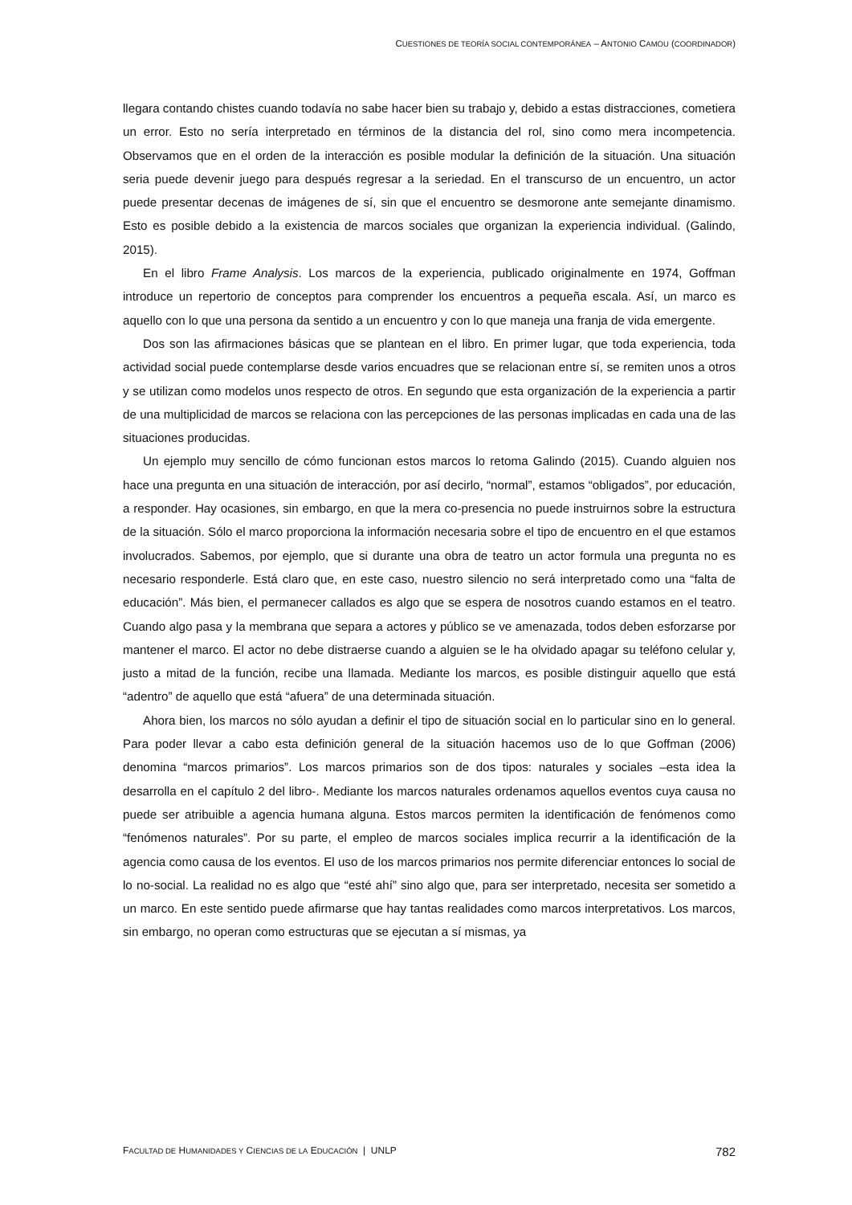CUESTIONES DE TEORÍA SOCIAL CONTEMPORÁNEA – ANTONIO CAMOU (COORDINADOR)
llegara contando chistes cuando todavía no sabe hacer bien su trabajo y, debido a estas distracciones, cometiera un error. Esto no sería interpretado en términos de la distancia del rol, sino como mera incompetencia. Observamos que en el orden de la interacción es posible modular la definición de la situación. Una situación seria puede devenir juego para después regresar a la seriedad. En el transcurso de un encuentro, un actor puede presentar decenas de imágenes de sí, sin que el encuentro se desmorone ante semejante dinamismo. Esto es posible debido a la existencia de marcos sociales que organizan la experiencia individual. (Galindo, 2015).
En el libro Frame Analysis. Los marcos de la experiencia, publicado originalmente en 1974, Goffman introduce un repertorio de conceptos para comprender los encuentros a pequeña escala. Así, un marco es aquello con lo que una persona da sentido a un encuentro y con lo que maneja una franja de vida emergente.
Dos son las afirmaciones básicas que se plantean en el libro. En primer lugar, que toda experiencia, toda actividad social puede contemplarse desde varios encuadres que se relacionan entre sí, se remiten unos a otros y se utilizan como modelos unos respecto de otros. En segundo que esta organización de la experiencia a partir de una multiplicidad de marcos se relaciona con las percepciones de las personas implicadas en cada una de las situaciones producidas.
Un ejemplo muy sencillo de cómo funcionan estos marcos lo retoma Galindo (2015). Cuando alguien nos hace una pregunta en una situación de interacción, por así decirlo, “normal”, estamos “obligados”, por educación, a responder. Hay ocasiones, sin embargo, en que la mera co-presencia no puede instruirnos sobre la estructura de la situación. Sólo el marco proporciona la información necesaria sobre el tipo de encuentro en el que estamos involucrados. Sabemos, por ejemplo, que si durante una obra de teatro un actor formula una pregunta no es necesario responderle. Está claro que, en este caso, nuestro silencio no será interpretado como una “falta de educación”. Más bien, el permanecer callados es algo que se espera de nosotros cuando estamos en el teatro. Cuando algo pasa y la membrana que separa a actores y público se ve amenazada, todos deben esforzarse por mantener el marco. El actor no debe distraerse cuando a alguien se le ha olvidado apagar su teléfono celular y, justo a mitad de la función, recibe una llamada. Mediante los marcos, es posible distinguir aquello que está “adentro” de aquello que está “afuera” de una determinada situación.
Ahora bien, los marcos no sólo ayudan a definir el tipo de situación social en lo particular sino en lo general. Para poder llevar a cabo esta definición general de la situación hacemos uso de lo que Goffman (2006) denomina “marcos primarios”. Los marcos primarios son de dos tipos: naturales y sociales –esta idea la desarrolla en el capítulo 2 del libro-. Mediante los marcos naturales ordenamos aquellos eventos cuya causa no puede ser atribuible a agencia humana alguna. Estos marcos permiten la identificación de fenómenos como “fenómenos naturales”. Por su parte, el empleo de marcos sociales implica recurrir a la identificación de la agencia como causa de los eventos. El uso de los marcos primarios nos permite diferenciar entonces lo social de lo no-social. La realidad no es algo que “esté ahí” sino algo que, para ser interpretado, necesita ser sometido a un marco. En este sentido puede afirmarse que hay tantas realidades como marcos interpretativos. Los marcos, sin embargo, no operan como estructuras que se ejecutan a sí mismas, ya
FACULTAD DE HUMANIDADES Y CIENCIAS DE LA EDUCACIÓN | UNLP 782